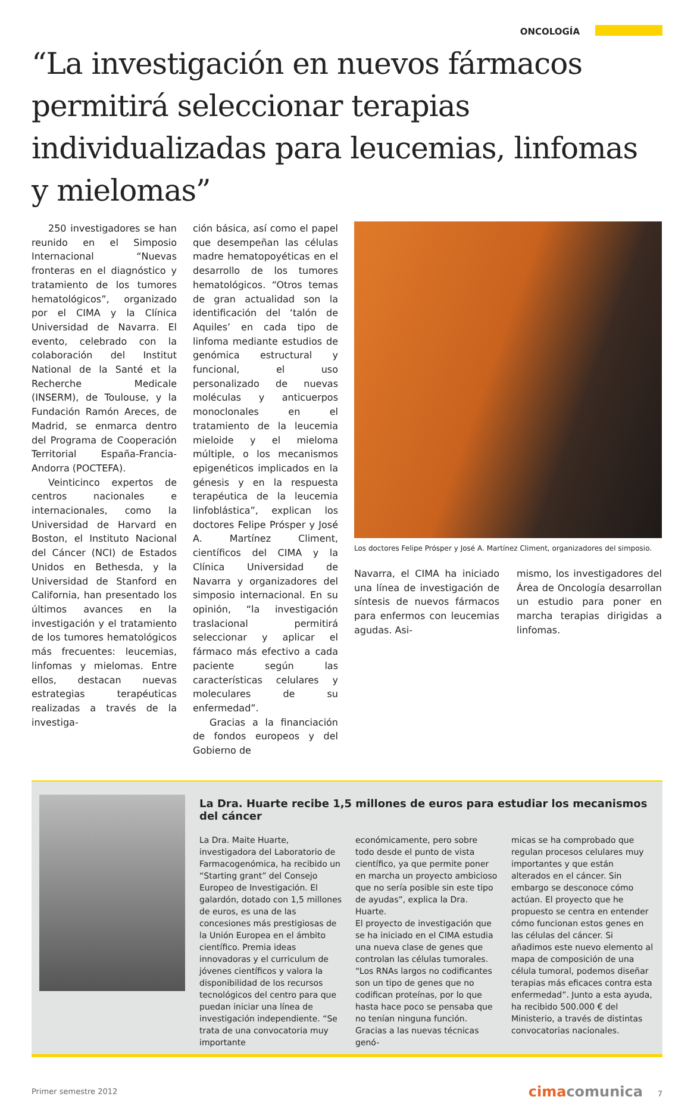ONCOLOGÍA
“La investigación en nuevos fármacos permitirá seleccionar terapias individualizadas para leucemias, linfomas y mielomas”
250 investigadores se han reunido en el Simposio Internacional “Nuevas fronteras en el diagnóstico y tratamiento de los tumores hematológicos”, organizado por el CIMA y la Clínica Universidad de Navarra. El evento, celebrado con la colaboración del Institut National de la Santé et la Recherche Medicale (INSERM), de Toulouse, y la Fundación Ramón Areces, de Madrid, se enmarca dentro del Programa de Cooperación Territorial España-Francia-Andorra (POCTEFA).
Veinticinco expertos de centros nacionales e internacionales, como la Universidad de Harvard en Boston, el Instituto Nacional del Cáncer (NCI) de Estados Unidos en Bethesda, y la Universidad de Stanford en California, han presentado los últimos avances en la investigación y el tratamiento de los tumores hematológicos más frecuentes: leucemias, linfomas y mielomas. Entre ellos, destacan nuevas estrategias terapéuticas realizadas a través de la investiga-
ción básica, así como el papel que desempeñan las células madre hematopoyéticas en el desarrollo de los tumores hematológicos. “Otros temas de gran actualidad son la identificación del ‘talón de Aquiles’ en cada tipo de linfoma mediante estudios de genómica estructural y funcional, el uso personalizado de nuevas moléculas y anticuerpos monoclonales en el tratamiento de la leucemia mieloide y el mieloma múltiple, o los mecanismos epigenéticos implicados en la génesis y en la respuesta terapéutica de la leucemia linfoblástica”, explican los doctores Felipe Prósper y José A. Martínez Climent, científicos del CIMA y la Clínica Universidad de Navarra y organizadores del simposio internacional. En su opinión, “la investigación traslacional permitirá seleccionar y aplicar el fármaco más efectivo a cada paciente según las características celulares y moleculares de su enfermedad”.
Gracias a la financiación de fondos europeos y del Gobierno de
Los doctores Felipe Prósper y José A. Martínez Climent, organizadores del simposio.
Navarra, el CIMA ha iniciado una línea de investigación de síntesis de nuevos fármacos para enfermos con leucemias agudas. Asi-
mismo, los investigadores del Área de Oncología desarrollan un estudio para poner en marcha terapias dirigidas a linfomas.
La Dra. Huarte recibe 1,5 millones de euros para estudiar los mecanismos del cáncer
La Dra. Maite Huarte, investigadora del Laboratorio de Farmacogenómica, ha recibido un “Starting grant” del Consejo Europeo de Investigación. El galardón, dotado con 1,5 millones de euros, es una de las concesiones más prestigiosas de la Unión Europea en el ámbito científico. Premia ideas innovadoras y el curriculum de jóvenes científicos y valora la disponibilidad de los recursos tecnológicos del centro para que puedan iniciar una línea de investigación independiente. “Se trata de una convocatoria muy importante
económicamente, pero sobre todo desde el punto de vista científico, ya que permite poner en marcha un proyecto ambicioso que no sería posible sin este tipo de ayudas”, explica la Dra. Huarte.
El proyecto de investigación que se ha iniciado en el CIMA estudia una nueva clase de genes que controlan las células tumorales. “Los RNAs largos no codificantes son un tipo de genes que no codifican proteínas, por lo que hasta hace poco se pensaba que no tenían ninguna función. Gracias a las nuevas técnicas genó-
micas se ha comprobado que regulan procesos celulares muy importantes y que están alterados en el cáncer. Sin embargo se desconoce cómo actúan. El proyecto que he propuesto se centra en entender cómo funcionan estos genes en las células del cáncer. Si añadimos este nuevo elemento al mapa de composición de una célula tumoral, podemos diseñar terapias más eficaces contra esta enfermedad”. Junto a esta ayuda, ha recibido 500.000 € del Ministerio, a través de distintas convocatorias nacionales.
Primer semestre 2012 cimacomunica 7